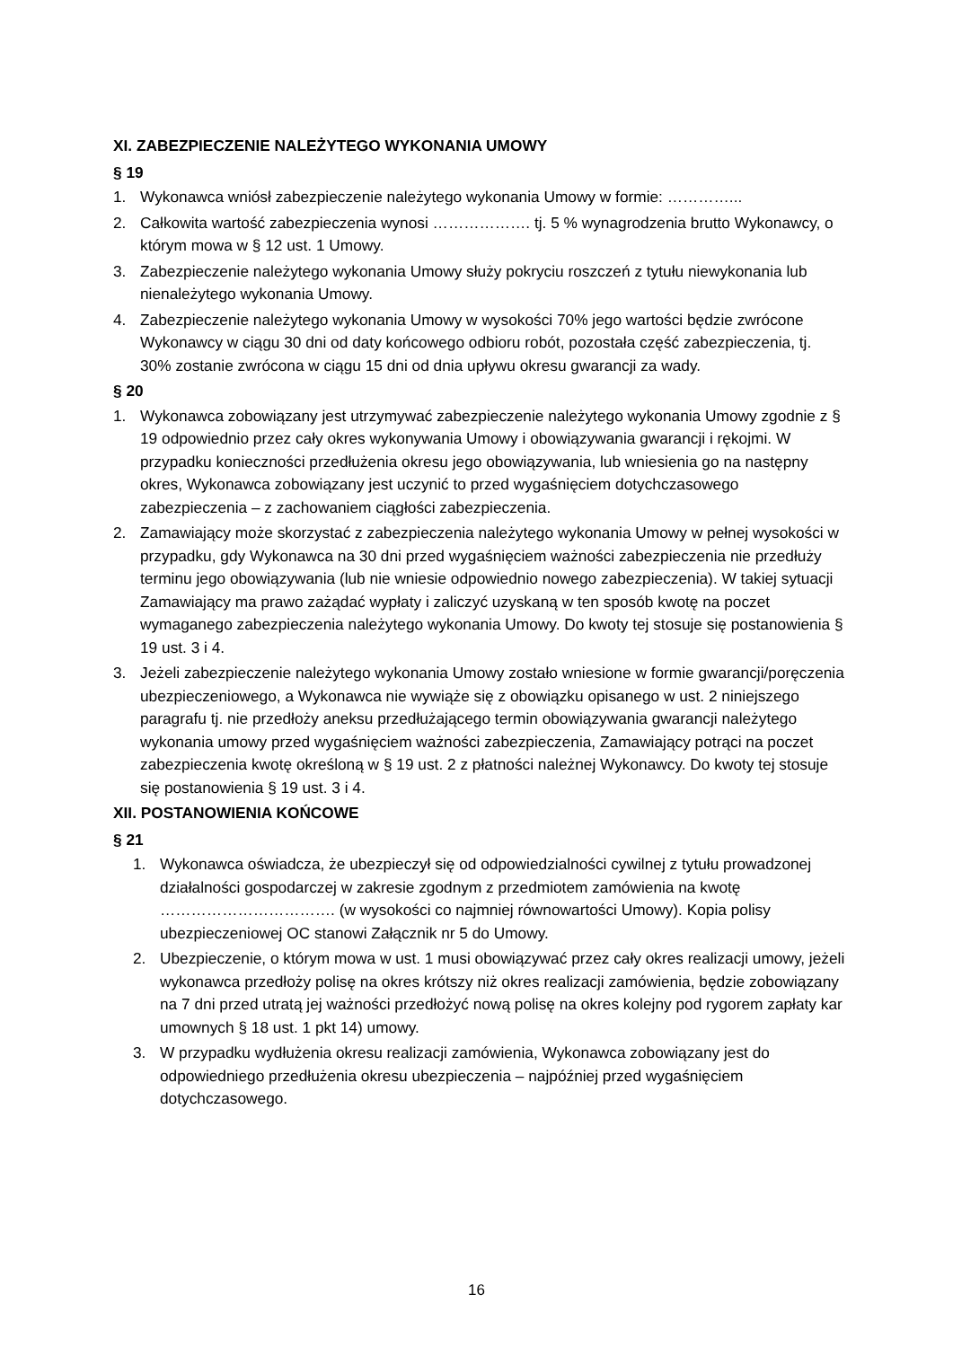XI. ZABEZPIECZENIE NALEŻYTEGO WYKONANIA UMOWY
§ 19
1. Wykonawca wniósł zabezpieczenie należytego wykonania Umowy w formie: …………...
2. Całkowita wartość zabezpieczenia wynosi ………………. tj. 5 % wynagrodzenia brutto Wykonawcy, o którym mowa w § 12 ust. 1 Umowy.
3. Zabezpieczenie należytego wykonania Umowy służy pokryciu roszczeń z tytułu niewykonania lub nienależytego wykonania Umowy.
4. Zabezpieczenie należytego wykonania Umowy w wysokości 70% jego wartości będzie zwrócone Wykonawcy w ciągu 30 dni od daty końcowego odbioru robót, pozostała część zabezpieczenia, tj. 30% zostanie zwrócona w ciągu 15 dni od dnia upływu okresu gwarancji za wady.
§ 20
1. Wykonawca zobowiązany jest utrzymywać zabezpieczenie należytego wykonania Umowy zgodnie z § 19 odpowiednio przez cały okres wykonywania Umowy i obowiązywania gwarancji i rękojmi. W przypadku konieczności przedłużenia okresu jego obowiązywania, lub wniesienia go na następny okres, Wykonawca zobowiązany jest uczynić to przed wygaśnięciem dotychczasowego zabezpieczenia – z zachowaniem ciągłości zabezpieczenia.
2. Zamawiający może skorzystać z zabezpieczenia należytego wykonania Umowy w pełnej wysokości w przypadku, gdy Wykonawca na 30 dni przed wygaśnięciem ważności zabezpieczenia nie przedłuży terminu jego obowiązywania (lub nie wniesie odpowiednio nowego zabezpieczenia). W takiej sytuacji Zamawiający ma prawo zażądać wypłaty i zaliczyć uzyskaną w ten sposób kwotę na poczet wymaganego zabezpieczenia należytego wykonania Umowy. Do kwoty tej stosuje się postanowienia § 19 ust. 3 i 4.
3. Jeżeli zabezpieczenie należytego wykonania Umowy zostało wniesione w formie gwarancji/poręczenia ubezpieczeniowego, a Wykonawca nie wywiąże się z obowiązku opisanego w ust. 2 niniejszego paragrafu tj. nie przedłoży aneksu przedłużającego termin obowiązywania gwarancji należytego wykonania umowy przed wygaśnięciem ważności zabezpieczenia, Zamawiający potrąci na poczet zabezpieczenia kwotę określoną w § 19 ust. 2 z płatności należnej Wykonawcy. Do kwoty tej stosuje się postanowienia § 19 ust. 3 i 4.
XII. POSTANOWIENIA KOŃCOWE
§ 21
1. Wykonawca oświadcza, że ubezpieczył się od odpowiedzialności cywilnej z tytułu prowadzonej działalności gospodarczej w zakresie zgodnym z przedmiotem zamówienia na kwotę ……………………………. (w wysokości co najmniej równowartości Umowy). Kopia polisy ubezpieczeniowej OC stanowi Załącznik nr 5 do Umowy.
2. Ubezpieczenie, o którym mowa w ust. 1 musi obowiązywać przez cały okres realizacji umowy, jeżeli wykonawca przedłoży polisę na okres krótszy niż okres realizacji zamówienia, będzie zobowiązany na 7 dni przed utratą jej ważności przedłożyć nową polisę na okres kolejny pod rygorem zapłaty kar umownych § 18 ust. 1 pkt 14) umowy.
3. W przypadku wydłużenia okresu realizacji zamówienia, Wykonawca zobowiązany jest do odpowiedniego przedłużenia okresu ubezpieczenia – najpóźniej przed wygaśnięciem dotychczasowego.
16